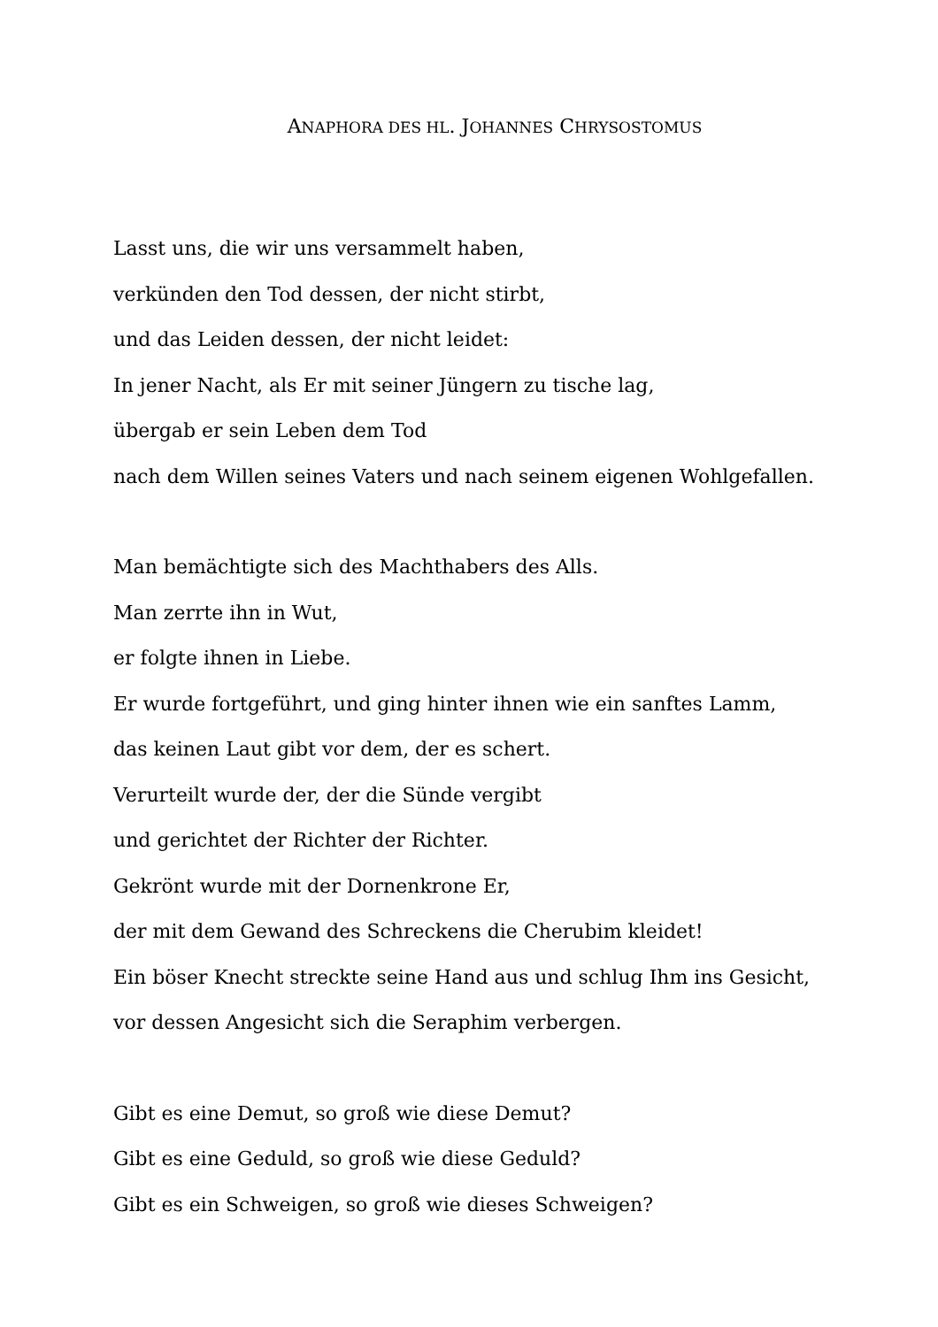ANAPHORA DES HL. JOHANNES CHRYSOSTOMUS
Lasst uns, die wir uns versammelt haben,
verkünden den Tod dessen, der nicht stirbt,
und das Leiden dessen, der nicht leidet:
In jener Nacht, als Er mit seiner Jüngern zu tische lag,
übergab er sein Leben dem Tod
nach dem Willen seines Vaters und nach seinem eigenen Wohlgefallen.
Man bemächtigte sich des Machthabers des Alls.
Man zerrte ihn in Wut,
er folgte ihnen in Liebe.
Er wurde fortgeführt, und ging hinter ihnen wie ein sanftes Lamm,
das keinen Laut gibt vor dem, der es schert.
Verurteilt wurde der, der die Sünde vergibt
und gerichtet der Richter der Richter.
Gekrönt wurde mit der Dornenkrone Er,
der mit dem Gewand des Schreckens die Cherubim kleidet!
Ein böser Knecht streckte seine Hand aus und schlug Ihm ins Gesicht,
vor dessen Angesicht sich die Seraphim verbergen.
Gibt es eine Demut, so groß wie diese Demut?
Gibt es eine Geduld, so groß wie diese Geduld?
Gibt es ein Schweigen, so groß wie dieses Schweigen?